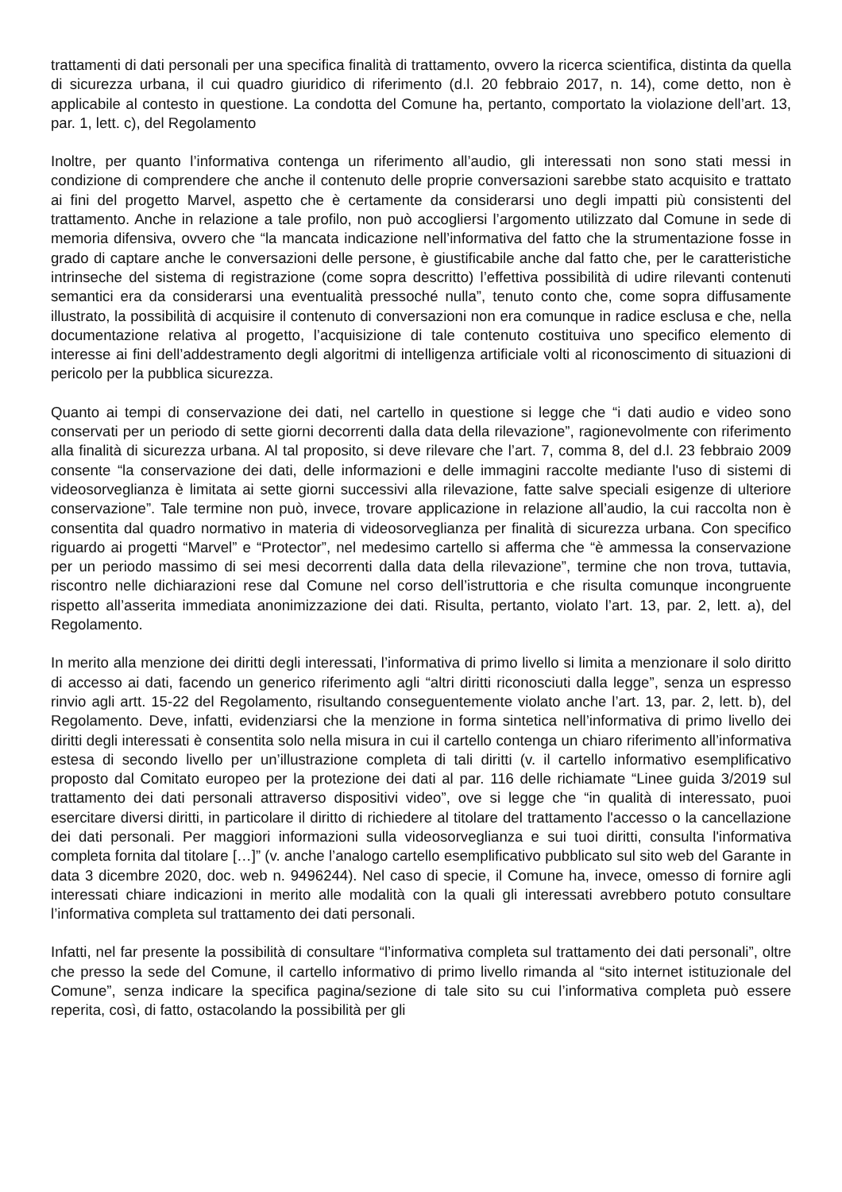trattamenti di dati personali per una specifica finalità di trattamento, ovvero la ricerca scientifica, distinta da quella di sicurezza urbana, il cui quadro giuridico di riferimento (d.l. 20 febbraio 2017, n. 14), come detto, non è applicabile al contesto in questione. La condotta del Comune ha, pertanto, comportato la violazione dell’art. 13, par. 1, lett. c), del Regolamento
Inoltre, per quanto l’informativa contenga un riferimento all’audio, gli interessati non sono stati messi in condizione di comprendere che anche il contenuto delle proprie conversazioni sarebbe stato acquisito e trattato ai fini del progetto Marvel, aspetto che è certamente da considerarsi uno degli impatti più consistenti del trattamento. Anche in relazione a tale profilo, non può accogliersi l’argomento utilizzato dal Comune in sede di memoria difensiva, ovvero che “la mancata indicazione nell’informativa del fatto che la strumentazione fosse in grado di captare anche le conversazioni delle persone, è giustificabile anche dal fatto che, per le caratteristiche intrinseche del sistema di registrazione (come sopra descritto) l’effettiva possibilità di udire rilevanti contenuti semantici era da considerarsi una eventualità pressoché nulla”, tenuto conto che, come sopra diffusamente illustrato, la possibilità di acquisire il contenuto di conversazioni non era comunque in radice esclusa e che, nella documentazione relativa al progetto, l’acquisizione di tale contenuto costituiva uno specifico elemento di interesse ai fini dell’addestramento degli algoritmi di intelligenza artificiale volti al riconoscimento di situazioni di pericolo per la pubblica sicurezza.
Quanto ai tempi di conservazione dei dati, nel cartello in questione si legge che “i dati audio e video sono conservati per un periodo di sette giorni decorrenti dalla data della rilevazione”, ragionevolmente con riferimento alla finalità di sicurezza urbana. Al tal proposito, si deve rilevare che l’art. 7, comma 8, del d.l. 23 febbraio 2009 consente “la conservazione dei dati, delle informazioni e delle immagini raccolte mediante l'uso di sistemi di videosorveglianza è limitata ai sette giorni successivi alla rilevazione, fatte salve speciali esigenze di ulteriore conservazione”. Tale termine non può, invece, trovare applicazione in relazione all’audio, la cui raccolta non è consentita dal quadro normativo in materia di videosorveglianza per finalità di sicurezza urbana. Con specifico riguardo ai progetti “Marvel” e “Protector”, nel medesimo cartello si afferma che “è ammessa la conservazione per un periodo massimo di sei mesi decorrenti dalla data della rilevazione”, termine che non trova, tuttavia, riscontro nelle dichiarazioni rese dal Comune nel corso dell’istruttoria e che risulta comunque incongruente rispetto all’asserita immediata anonimizzazione dei dati. Risulta, pertanto, violato l’art. 13, par. 2, lett. a), del Regolamento.
In merito alla menzione dei diritti degli interessati, l’informativa di primo livello si limita a menzionare il solo diritto di accesso ai dati, facendo un generico riferimento agli “altri diritti riconosciuti dalla legge”, senza un espresso rinvio agli artt. 15-22 del Regolamento, risultando conseguentemente violato anche l’art. 13, par. 2, lett. b), del Regolamento. Deve, infatti, evidenziarsi che la menzione in forma sintetica nell’informativa di primo livello dei diritti degli interessati è consentita solo nella misura in cui il cartello contenga un chiaro riferimento all’informativa estesa di secondo livello per un’illustrazione completa di tali diritti (v. il cartello informativo esemplificativo proposto dal Comitato europeo per la protezione dei dati al par. 116 delle richiamate “Linee guida 3/2019 sul trattamento dei dati personali attraverso dispositivi video”, ove si legge che “in qualità di interessato, puoi esercitare diversi diritti, in particolare il diritto di richiedere al titolare del trattamento l'accesso o la cancellazione dei dati personali. Per maggiori informazioni sulla videosorveglianza e sui tuoi diritti, consulta l'informativa completa fornita dal titolare […]” (v. anche l’analogo cartello esemplificativo pubblicato sul sito web del Garante in data 3 dicembre 2020, doc. web n. 9496244). Nel caso di specie, il Comune ha, invece, omesso di fornire agli interessati chiare indicazioni in merito alle modalità con la quali gli interessati avrebbero potuto consultare l’informativa completa sul trattamento dei dati personali.
Infatti, nel far presente la possibilità di consultare “l’informativa completa sul trattamento dei dati personali”, oltre che presso la sede del Comune, il cartello informativo di primo livello rimanda al “sito internet istituzionale del Comune”, senza indicare la specifica pagina/sezione di tale sito su cui l’informativa completa può essere reperita, così, di fatto, ostacolando la possibilità per gli